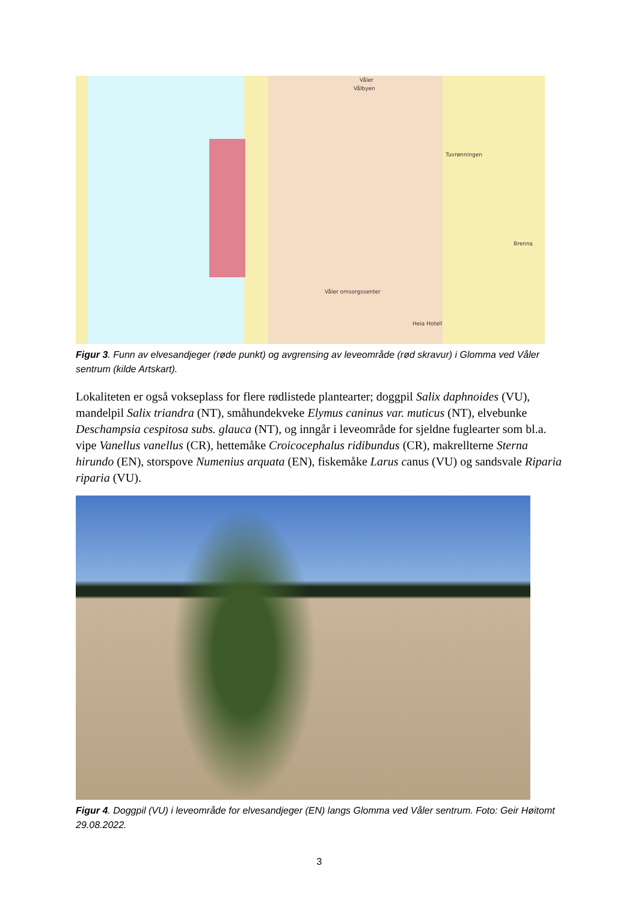Våler
Vålbyen
Tuvrønningen
Brenna
Våler omsorgssenter
Heia Hotell
Figur 3. Funn av elvesandjeger (røde punkt) og avgrensing av leveområde (rød skravur) i Glomma ved Våler sentrum (kilde Artskart).
Lokaliteten er også vokseplass for flere rødlistede plantearter; doggpil Salix daphnoides (VU), mandelpil Salix triandra (NT), småhundekveke Elymus caninus var. muticus (NT), elvebunke Deschampsia cespitosa subs. glauca (NT), og inngår i leveområde for sjeldne fuglearter som bl.a. vipe Vanellus vanellus (CR), hettemåke Croicocephalus ridibundus (CR), makrellterne Sterna hirundo (EN), storspove Numenius arquata (EN), fiskemåke Larus canus (VU) og sandsvale Riparia riparia (VU).
Figur 4. Doggpil (VU) i leveområde for elvesandjeger (EN) langs Glomma ved Våler sentrum. Foto: Geir Høitomt 29.08.2022.
3